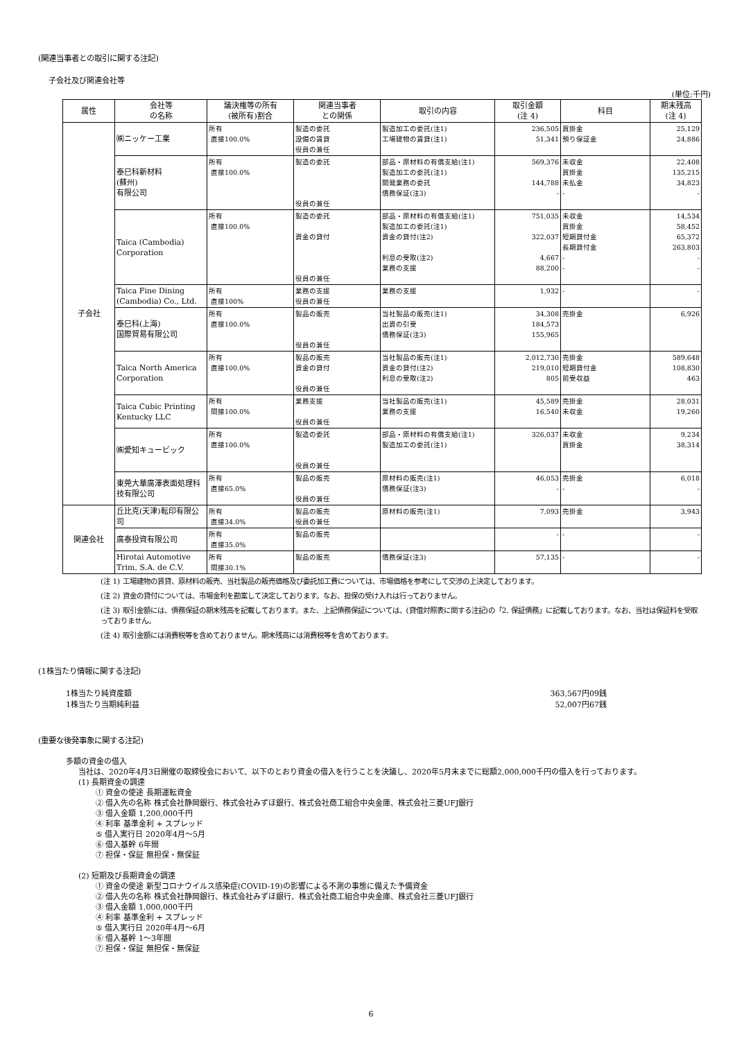(関連当事者との取引に関する注記)
子会社及び関連会社等
(単位:千円)
| 属性 | 会社等 の名称 | 議決権等の所有 (被所有)割合 | 関連当事者 との関係 | 取引の内容 | 取引金額 (注 4) | 科目 | 期末残高 (注 4) |
| --- | --- | --- | --- | --- | --- | --- | --- |
| 子会社 | ㈱ニッケー工業 | 所有 直接100.0% | 製造の委託 設備の賃貸 役員の兼任 | 製造加工の委託(注1) 工場建物の賃貸(注1) | 236,505 51,341 | 買掛金 預り保証金 | 25,129 24,886 |
| | 泰巳科新材料 (蘇州) 有限公司 | 所有 直接100.0% | 製造の委託 役員の兼任 | 部品・原材料の有償支給(注1) 製造加工の委託(注1) 開発業務の委託 債務保証(注3) | 569,376 144,788 - | 未収金 買掛金 未払金 - | 22,408 135,215 34,823 - |
| | Taica (Cambodia) Corporation | 所有 直接100.0% | 製造の委託 資金の貸付 役員の兼任 | 部品・原材料の有償支給(注1) 製造加工の委託(注1) 資金の貸付(注2) 利息の受取(注2) 業務の支援 | 751,035 322,037 4,667 88,200 | 未収金 買掛金 短期貸付金 長期貸付金 - - | 14,534 58,452 65,372 263,803 - - |
| | Taica Fine Dining (Cambodia) Co., Ltd. | 所有 直接100% | 業務の支援 役員の兼任 | 業務の支援 | 1,932 | - | - |
| | 泰巳科(上海) 国際貿易有限公司 | 所有 直接100.0% | 製品の販売 役員の兼任 | 当社製品の販売(注1) 出資の引受 債務保証(注3) | 34,308 184,573 155,965 | 売掛金 | 6,926 |
| | Taica North America Corporation | 所有 直接100.0% | 製品の販売 資金の貸付 役員の兼任 | 当社製品の販売(注1) 資金の貸付(注2) 利息の受取(注2) | 2,012,730 219,010 805 | 売掛金 短期貸付金 前受収益 | 589,648 108,830 463 |
| | Taica Cubic Printing Kentucky LLC | 所有 間接100.0% | 業務支援 役員の兼任 | 当社製品の販売(注1) 業務の支援 | 45,589 16,540 | 売掛金 未収金 | 28,031 19,260 |
| | ㈱愛知キュービック | 所有 直接100.0% | 製造の委託 役員の兼任 | 部品・原材料の有償支給(注1) 製造加工の委託(注1) | 326,037 | 未収金 買掛金 | 9,234 38,314 |
| | 東莞大華廣澤表面処理科技有限公司 | 所有 直接65.0% | 製品の販売 役員の兼任 | 原材料の販売(注1) 債務保証(注3) | 46,053 - | 売掛金 - | 6,018 - |
| 関連会社 | 丘比克(天津)転印有限公司 | 所有 直接34.0% | 製品の販売 役員の兼任 | 原材料の販売(注1) | 7,093 | 売掛金 | 3,943 |
| | 廣泰投資有限公司 | 所有 直接35.0% | 製品の販売 | | - | - | - |
| | Hirotai Automotive Trim, S.A. de C.V. | 所有 間接30.1% | 製品の販売 | 債務保証(注3) | 57,135 | - | - |
(注 1) 工場建物の賃貸、原材料の販売、当社製品の販売価格及び委託加工費については、市場価格を参考にして交渉の上決定しております。
(注 2) 資金の貸付については、市場金利を勘案して決定しております。なお、担保の受け入れは行っておりません。
(注 3) 取引金額には、債務保証の期末残高を記載しております。また、上記債務保証については、(貸借対照表に関する注記)の「2. 保証債務」に記載しております。なお、当社は保証料を受取っておりません。
(注 4) 取引金額には消費税等を含めておりません。期末残高には消費税等を含めております。
(1株当たり情報に関する注記)
1株当たり純資産額 363,567円09銭
1株当たり当期純利益 52,007円67銭
(重要な後発事象に関する注記)
多額の資金の借入
当社は、2020年4月3日開催の取締役会において、以下のとおり資金の借入を行うことを決議し、2020年5月末までに総額2,000,000千円の借入を行っております。
(1) 長期資金の調達
① 資金の使途 長期運転資金
② 借入先の名称 株式会社静岡銀行、株式会社みずほ銀行、株式会社商工組合中央金庫、株式会社三菱UFJ銀行
③ 借入金額 1,200,000千円
④ 利率 基準金利 + スプレッド
⑤ 借入実行日 2020年4月～5月
⑥ 借入基幹 6年間
⑦ 担保・保証 無担保・無保証
(2) 短期及び長期資金の調達
① 資金の使途 新型コロナウイルス感染症(COVID-19)の影響による不測の事態に備えた予備資金
② 借入先の名称 株式会社静岡銀行、株式会社みずほ銀行、株式会社商工組合中央金庫、株式会社三菱UFJ銀行
③ 借入金額 1,000,000千円
④ 利率 基準金利 + スプレッド
⑤ 借入実行日 2020年4月～6月
⑥ 借入基幹 1～3年間
⑦ 担保・保証 無担保・無保証
6